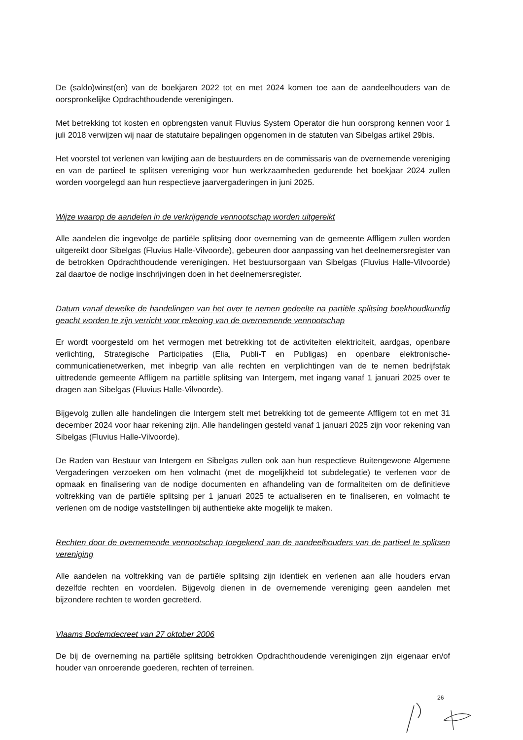De (saldo)winst(en) van de boekjaren 2022 tot en met 2024 komen toe aan de aandeelhouders van de oorspronkelijke Opdrachthoudende verenigingen.
Met betrekking tot kosten en opbrengsten vanuit Fluvius System Operator die hun oorsprong kennen voor 1 juli 2018 verwijzen wij naar de statutaire bepalingen opgenomen in de statuten van Sibelgas artikel 29bis.
Het voorstel tot verlenen van kwijting aan de bestuurders en de commissaris van de overnemende vereniging en van de partieel te splitsen vereniging voor hun werkzaamheden gedurende het boekjaar 2024 zullen worden voorgelegd aan hun respectieve jaarvergaderingen in juni 2025.
Wijze waarop de aandelen in de verkrijgende vennootschap worden uitgereikt
Alle aandelen die ingevolge de partiële splitsing door overneming van de gemeente Affligem zullen worden uitgereikt door Sibelgas (Fluvius Halle-Vilvoorde), gebeuren door aanpassing van het deelnemersregister van de betrokken Opdrachthoudende verenigingen. Het bestuursorgaan van Sibelgas (Fluvius Halle-Vilvoorde) zal daartoe de nodige inschrijvingen doen in het deelnemersregister.
Datum vanaf dewelke de handelingen van het over te nemen gedeelte na partiële splitsing boekhoudkundig geacht worden te zijn verricht voor rekening van de overnemende vennootschap
Er wordt voorgesteld om het vermogen met betrekking tot de activiteiten elektriciteit, aardgas, openbare verlichting, Strategische Participaties (Elia, Publi-T en Publigas) en openbare elektronische-communicatienetwerken, met inbegrip van alle rechten en verplichtingen van de te nemen bedrijfstak uittredende gemeente Affligem na partiële splitsing van Intergem, met ingang vanaf 1 januari 2025 over te dragen aan Sibelgas (Fluvius Halle-Vilvoorde).
Bijgevolg zullen alle handelingen die Intergem stelt met betrekking tot de gemeente Affligem tot en met 31 december 2024 voor haar rekening zijn. Alle handelingen gesteld vanaf 1 januari 2025 zijn voor rekening van Sibelgas (Fluvius Halle-Vilvoorde).
De Raden van Bestuur van Intergem en Sibelgas zullen ook aan hun respectieve Buitengewone Algemene Vergaderingen verzoeken om hen volmacht (met de mogelijkheid tot subdelegatie) te verlenen voor de opmaak en finalisering van de nodige documenten en afhandeling van de formaliteiten om de definitieve voltrekking van de partiële splitsing per 1 januari 2025 te actualiseren en te finaliseren, en volmacht te verlenen om de nodige vaststellingen bij authentieke akte mogelijk te maken.
Rechten door de overnemende vennootschap toegekend aan de aandeelhouders van de partieel te splitsen vereniging
Alle aandelen na voltrekking van de partiële splitsing zijn identiek en verlenen aan alle houders ervan dezelfde rechten en voordelen. Bijgevolg dienen in de overnemende vereniging geen aandelen met bijzondere rechten te worden gecreëerd.
Vlaams Bodemdecreet van 27 oktober 2006
De bij de overneming na partiële splitsing betrokken Opdrachthoudende verenigingen zijn eigenaar en/of houder van onroerende goederen, rechten of terreinen.
26